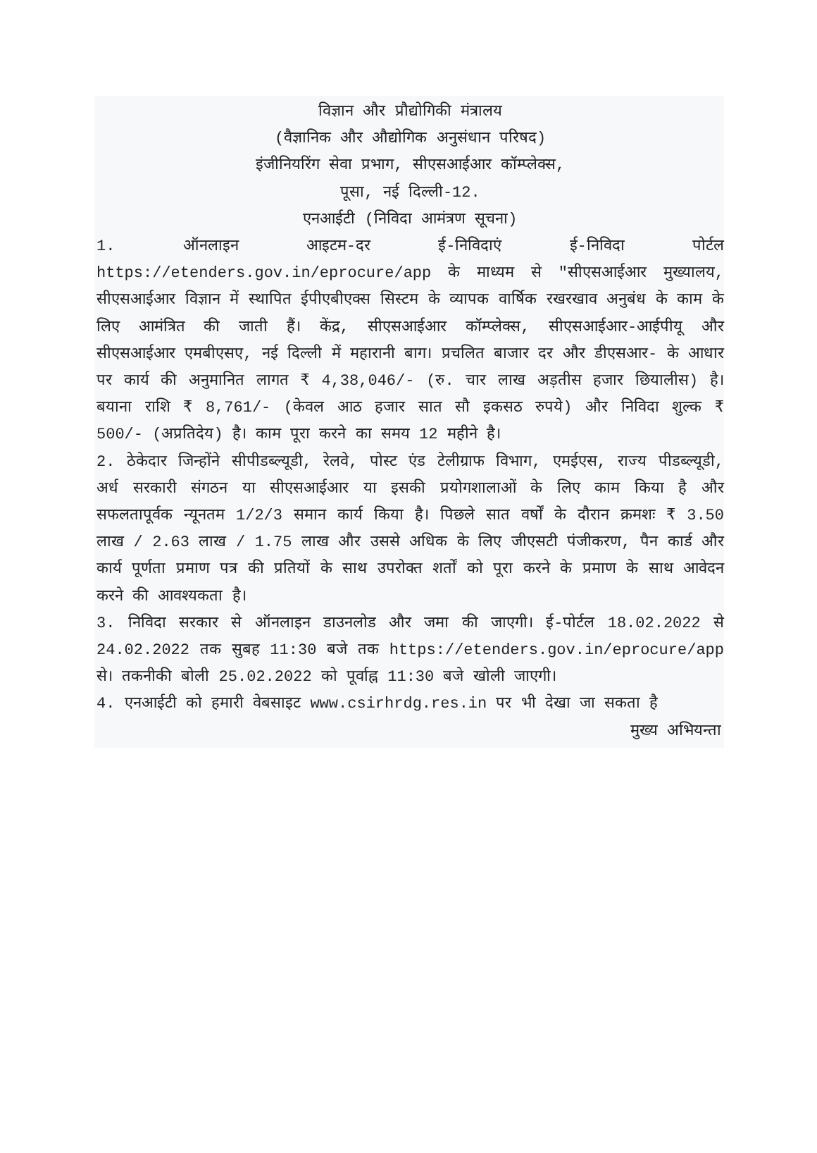विज्ञान और प्रौद्योगिकी मंत्रालय
(वैज्ञानिक और औद्योगिक अनुसंधान परिषद)
इंजीनियरिंग सेवा प्रभाग, सीएसआईआर कॉम्प्लेक्स,
पूसा, नई दिल्ली-12.
एनआईटी (निविदा आमंत्रण सूचना)
1. ऑनलाइन आइटम-दर ई-निविदाएं ई-निविदा पोर्टल https://etenders.gov.in/eprocure/app के माध्यम से "सीएसआईआर मुख्यालय, सीएसआईआर विज्ञान में स्थापित ईपीएबीएक्स सिस्टम के व्यापक वार्षिक रखरखाव अनुबंध के काम के लिए आमंत्रित की जाती हैं। केंद्र, सीएसआईआर कॉम्प्लेक्स, सीएसआईआर-आईपीयू और सीएसआईआर एमबीएसए, नई दिल्ली में महारानी बाग। प्रचलित बाजार दर और डीएसआर- के आधार पर कार्य की अनुमानित लागत ₹ 4,38,046/- (रु. चार लाख अड़तीस हजार छियालीस) है। बयाना राशि ₹ 8,761/- (केवल आठ हजार सात सौ इकसठ रुपये) और निविदा शुल्क ₹ 500/- (अप्रतिदेय) है। काम पूरा करने का समय 12 महीने है।
2. ठेकेदार जिन्होंने सीपीडब्ल्यूडी, रेलवे, पोस्ट एंड टेलीग्राफ विभाग, एमईएस, राज्य पीडब्ल्यूडी, अर्ध सरकारी संगठन या सीएसआईआर या इसकी प्रयोगशालाओं के लिए काम किया है और सफलतापूर्वक न्यूनतम 1/2/3 समान कार्य किया है। पिछले सात वर्षों के दौरान क्रमशः ₹ 3.50 लाख / 2.63 लाख / 1.75 लाख और उससे अधिक के लिए जीएसटी पंजीकरण, पैन कार्ड और कार्य पूर्णता प्रमाण पत्र की प्रतियों के साथ उपरोक्त शर्तों को पूरा करने के प्रमाण के साथ आवेदन करने की आवश्यकता है।
3. निविदा सरकार से ऑनलाइन डाउनलोड और जमा की जाएगी। ई-पोर्टल 18.02.2022 से 24.02.2022 तक सुबह 11:30 बजे तक https://etenders.gov.in/eprocure/app से। तकनीकी बोली 25.02.2022 को पूर्वाह्न 11:30 बजे खोली जाएगी।
4. एनआईटी को हमारी वेबसाइट www.csirhrdg.res.in पर भी देखा जा सकता है
मुख्य अभियन्ता